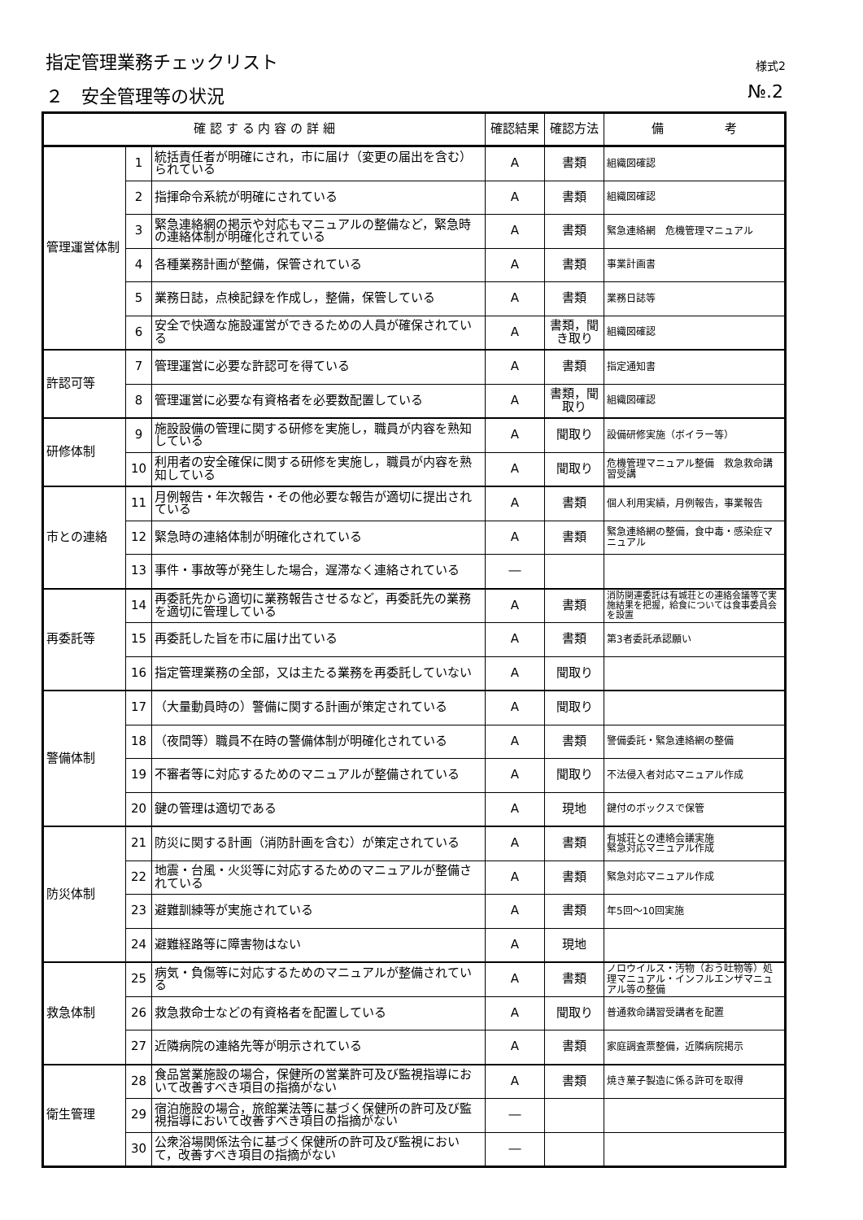指定管理業務チェックリスト 様式2
２　安全管理等の状況 №.2
| 確 認 す る 内 容 の 詳 細 | | | 確認結果 | 確認方法 | 備 考 |
| --- | --- | --- | --- | --- | --- |
| 管理運営体制 | 1 | 統括責任者が明確にされ，市に届け（変更の届出を含む）られている | A | 書類 | 組織図確認 |
| | 2 | 指揮命令系統が明確にされている | A | 書類 | 組織図確認 |
| | 3 | 緊急連絡網の掲示や対応もマニュアルの整備など，緊急時の連絡体制が明確化されている | A | 書類 | 緊急連絡網 危機管理マニュアル |
| | 4 | 各種業務計画が整備，保管されている | A | 書類 | 事業計画書 |
| | 5 | 業務日誌，点検記録を作成し，整備，保管している | A | 書類 | 業務日誌等 |
| | 6 | 安全で快適な施設運営ができるための人員が確保されている | A | 書類，聞き取り | 組織図確認 |
| 許認可等 | 7 | 管理運営に必要な許認可を得ている | A | 書類 | 指定通知書 |
| | 8 | 管理運営に必要な有資格者を必要数配置している | A | 書類，聞取り | 組織図確認 |
| 研修体制 | 9 | 施設設備の管理に関する研修を実施し，職員が内容を熟知している | A | 聞取り | 設備研修実施（ボイラー等） |
| | 10 | 利用者の安全確保に関する研修を実施し，職員が内容を熟知している | A | 聞取り | 危機管理マニュアル整備 救急救命講習受講 |
| 市との連絡 | 11 | 月例報告・年次報告・その他必要な報告が適切に提出されている | A | 書類 | 個人利用実績，月例報告，事業報告 |
| | 12 | 緊急時の連絡体制が明確化されている | A | 書類 | 緊急連絡網の整備，食中毒・感染症マニュアル |
| | 13 | 事件・事故等が発生した場合，遅滞なく連絡されている | ― | | |
| 再委託等 | 14 | 再委託先から適切に業務報告させるなど，再委託先の業務を適切に管理している | A | 書類 | 消防関連委託は有城荘との連絡会議等で実施結果を把握，給食については食事委員会を設置 |
| | 15 | 再委託した旨を市に届け出ている | A | 書類 | 第3者委託承認願い |
| | 16 | 指定管理業務の全部，又は主たる業務を再委託していない | A | 聞取り | |
| 警備体制 | 17 | （大量動員時の）警備に関する計画が策定されている | A | 聞取り | |
| | 18 | （夜間等）職員不在時の警備体制が明確化されている | A | 書類 | 警備委託・緊急連絡網の整備 |
| | 19 | 不審者等に対応するためのマニュアルが整備されている | A | 聞取り | 不法侵入者対応マニュアル作成 |
| | 20 | 鍵の管理は適切である | A | 現地 | 鍵付のボックスで保管 |
| 防災体制 | 21 | 防災に関する計画（消防計画を含む）が策定されている | A | 書類 | 有城荘との連絡会議実施 緊急対応マニュアル作成 |
| | 22 | 地震・台風・火災等に対応するためのマニュアルが整備されている | A | 書類 | 緊急対応マニュアル作成 |
| | 23 | 避難訓練等が実施されている | A | 書類 | 年5回～10回実施 |
| | 24 | 避難経路等に障害物はない | A | 現地 | |
| 救急体制 | 25 | 病気・負傷等に対応するためのマニュアルが整備されている | A | 書類 | ノロウイルス・汚物（おう吐物等）処理マニュアル・インフルエンザマニュアル等の整備 |
| | 26 | 救急救命士などの有資格者を配置している | A | 聞取り | 普通救命講習受講者を配置 |
| | 27 | 近隣病院の連絡先等が明示されている | A | 書類 | 家庭調査票整備，近隣病院掲示 |
| 衛生管理 | 28 | 食品営業施設の場合，保健所の営業許可及び監視指導において改善すべき項目の指摘がない | A | 書類 | 焼き菓子製造に係る許可を取得 |
| | 29 | 宿泊施設の場合，旅館業法等に基づく保健所の許可及び監視指導において改善すべき項目の指摘がない | ― | | |
| | 30 | 公衆浴場関係法令に基づく保健所の許可及び監視において，改善すべき項目の指摘がない | ― | | |